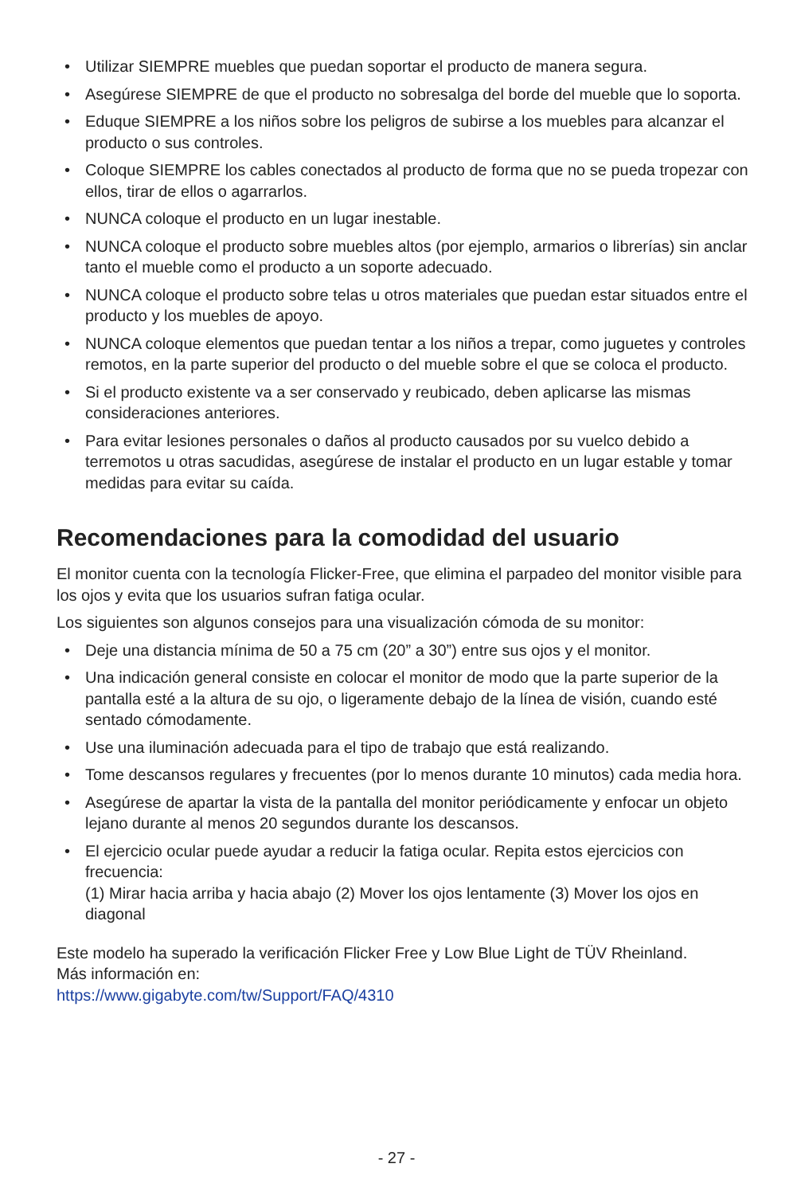• Utilizar SIEMPRE muebles que puedan soportar el producto de manera segura.
• Asegúrese SIEMPRE de que el producto no sobresalga del borde del mueble que lo soporta.
• Eduque SIEMPRE a los niños sobre los peligros de subirse a los muebles para alcanzar el producto o sus controles.
• Coloque SIEMPRE los cables conectados al producto de forma que no se pueda tropezar con ellos, tirar de ellos o agarrarlos.
• NUNCA coloque el producto en un lugar inestable.
• NUNCA coloque el producto sobre muebles altos (por ejemplo, armarios o librerías) sin anclar tanto el mueble como el producto a un soporte adecuado.
• NUNCA coloque el producto sobre telas u otros materiales que puedan estar situados entre el producto y los muebles de apoyo.
• NUNCA coloque elementos que puedan tentar a los niños a trepar, como juguetes y controles remotos, en la parte superior del producto o del mueble sobre el que se coloca el producto.
• Si el producto existente va a ser conservado y reubicado, deben aplicarse las mismas consideraciones anteriores.
• Para evitar lesiones personales o daños al producto causados por su vuelco debido a terremotos u otras sacudidas, asegúrese de instalar el producto en un lugar estable y tomar medidas para evitar su caída.
Recomendaciones para la comodidad del usuario
El monitor cuenta con la tecnología Flicker-Free, que elimina el parpadeo del monitor visible para los ojos y evita que los usuarios sufran fatiga ocular.
Los siguientes son algunos consejos para una visualización cómoda de su monitor:
• Deje una distancia mínima de 50 a 75 cm (20” a 30”) entre sus ojos y el monitor.
• Una indicación general consiste en colocar el monitor de modo que la parte superior de la pantalla esté a la altura de su ojo, o ligeramente debajo de la línea de visión, cuando esté sentado cómodamente.
• Use una iluminación adecuada para el tipo de trabajo que está realizando.
• Tome descansos regulares y frecuentes (por lo menos durante 10 minutos) cada media hora.
• Asegúrese de apartar la vista de la pantalla del monitor periódicamente y enfocar un objeto lejano durante al menos 20 segundos durante los descansos.
• El ejercicio ocular puede ayudar a reducir la fatiga ocular. Repita estos ejercicios con frecuencia:
(1) Mirar hacia arriba y hacia abajo (2) Mover los ojos lentamente (3) Mover los ojos en diagonal
Este modelo ha superado la verificación Flicker Free y Low Blue Light de TÜV Rheinland.
Más información en:
https://www.gigabyte.com/tw/Support/FAQ/4310
- 27 -